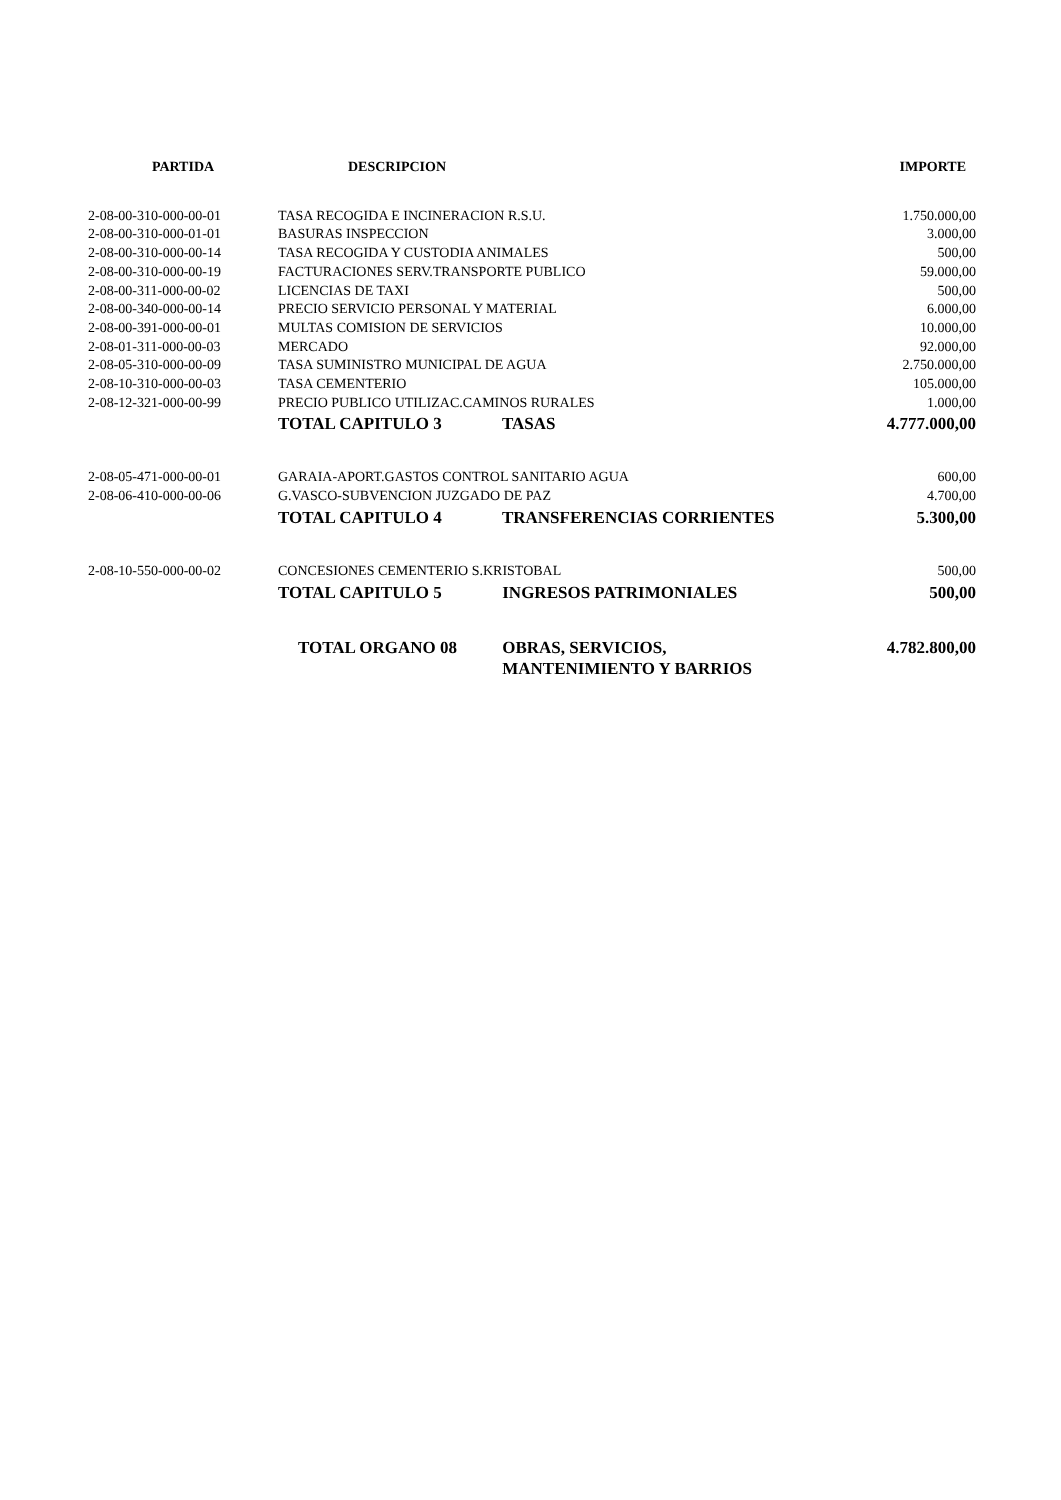| PARTIDA | DESCRIPCION | IMPORTE |
| --- | --- | --- |
| 2-08-00-310-000-00-01 | TASA RECOGIDA E INCINERACION R.S.U. | 1.750.000,00 |
| 2-08-00-310-000-01-01 | BASURAS INSPECCION | 3.000,00 |
| 2-08-00-310-000-00-14 | TASA RECOGIDA Y CUSTODIA ANIMALES | 500,00 |
| 2-08-00-310-000-00-19 | FACTURACIONES SERV.TRANSPORTE PUBLICO | 59.000,00 |
| 2-08-00-311-000-00-02 | LICENCIAS DE TAXI | 500,00 |
| 2-08-00-340-000-00-14 | PRECIO SERVICIO PERSONAL Y MATERIAL | 6.000,00 |
| 2-08-00-391-000-00-01 | MULTAS COMISION DE SERVICIOS | 10.000,00 |
| 2-08-01-311-000-00-03 | MERCADO | 92.000,00 |
| 2-08-05-310-000-00-09 | TASA SUMINISTRO MUNICIPAL DE AGUA | 2.750.000,00 |
| 2-08-10-310-000-00-03 | TASA CEMENTERIO | 105.000,00 |
| 2-08-12-321-000-00-99 | PRECIO PUBLICO UTILIZAC.CAMINOS RURALES | 1.000,00 |
| | TOTAL CAPITULO 3 TASAS | 4.777.000,00 |
| 2-08-05-471-000-00-01 | GARAIA-APORT.GASTOS CONTROL SANITARIO AGUA | 600,00 |
| 2-08-06-410-000-00-06 | G.VASCO-SUBVENCION JUZGADO DE PAZ | 4.700,00 |
| | TOTAL CAPITULO 4 TRANSFERENCIAS CORRIENTES | 5.300,00 |
| 2-08-10-550-000-00-02 | CONCESIONES CEMENTERIO S.KRISTOBAL | 500,00 |
| | TOTAL CAPITULO 5 INGRESOS PATRIMONIALES | 500,00 |
| | TOTAL ORGANO 08 OBRAS, SERVICIOS, MANTENIMIENTO Y BARRIOS | 4.782.800,00 |